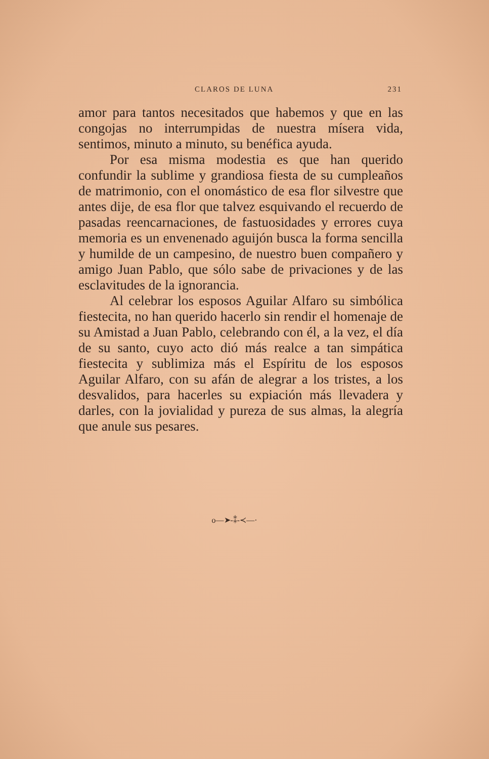CLAROS DE LUNA 231
amor para tantos necesitados que habemos y que en las congojas no interrumpidas de nuestra mísera vida, sentimos, minuto a minuto, su benéfica ayuda.
Por esa misma modestia es que han querido confundir la sublime y grandiosa fiesta de su cumpleaños de matrimonio, con el onomástico de esa flor silvestre que antes dije, de esa flor que talvez esquivando el recuerdo de pasadas reencarnaciones, de fastuosidades y errores cuya memoria es un envenenado aguijón busca la forma sencilla y humilde de un campesino, de nuestro buen compañero y amigo Juan Pablo, que sólo sabe de privaciones y de las esclavitudes de la ignorancia.
Al celebrar los esposos Aguilar Alfaro su simbólica fiestecita, no han querido hacerlo sin rendir el homenaje de su Amistad a Juan Pablo, celebrando con él, a la vez, el día de su santo, cuyo acto dió más realce a tan simpática fiestecita y sublimiza más el Espíritu de los esposos Aguilar Alfaro, con su afán de alegrar a los tristes, a los desvalidos, para hacerles su expiación más llevadera y darles, con la jovialidad y pureza de sus almas, la alegría que anule sus pesares.
o—➤-⁑-≺—·